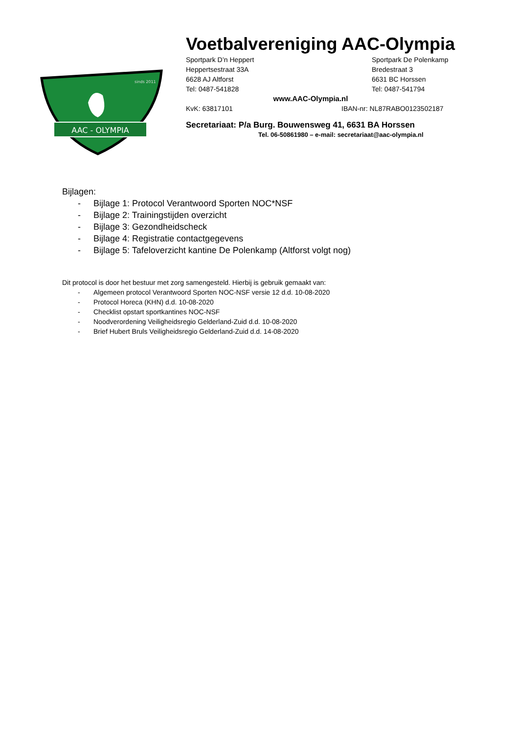AAC - OLYMPIA
sinds 2011
Voetbalvereniging AAC-Olympia
Sportpark D’n Heppert
Heppertsestraat 33A
6628 AJ Altforst
Tel: 0487-541828
Sportpark De Polenkamp
Bredestraat 3
6631 BC Horssen
Tel: 0487-541794
www.AAC-Olympia.nl
KvK: 63817101 IBAN-nr: NL87RABO0123502187
Secretariaat: P/a Burg. Bouwensweg 41, 6631 BA Horssen
Tel. 06-50861980 – e-mail: secretariaat@aac-olympia.nl
Bijlagen:
- Bijlage 1: Protocol Verantwoord Sporten NOC*NSF
- Bijlage 2: Trainingstijden overzicht
- Bijlage 3: Gezondheidscheck
- Bijlage 4: Registratie contactgegevens
- Bijlage 5: Tafeloverzicht kantine De Polenkamp (Altforst volgt nog)
Dit protocol is door het bestuur met zorg samengesteld. Hierbij is gebruik gemaakt van:
- Algemeen protocol Verantwoord Sporten NOC-NSF versie 12 d.d. 10-08-2020
- Protocol Horeca (KHN) d.d. 10-08-2020
- Checklist opstart sportkantines NOC-NSF
- Noodverordening Veiligheidsregio Gelderland-Zuid d.d. 10-08-2020
- Brief Hubert Bruls Veiligheidsregio Gelderland-Zuid d.d. 14-08-2020